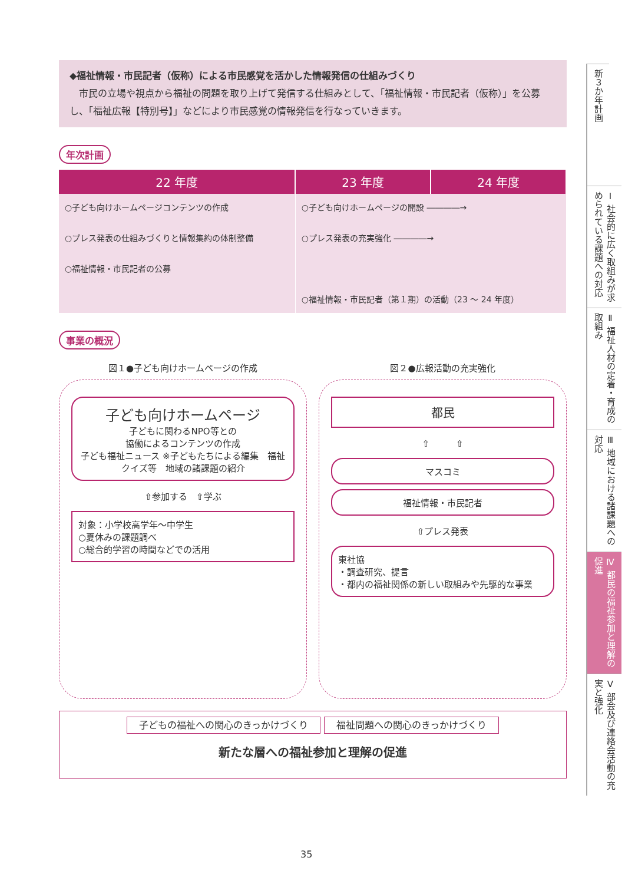◆福祉情報・市民記者（仮称）による市民感覚を活かした情報発信の仕組みづくり
　市民の立場や視点から福祉の問題を取り上げて発信する仕組みとして、「福祉情報・市民記者（仮称）」を公募し、「福祉広報【特別号】」などにより市民感覚の情報発信を行なっていきます。
年次計画
| 22 年度 | 23 年度 | 24 年度 |
| --- | --- | --- |
| ○子ども向けホームページコンテンツの作成 ○プレス発表の仕組みづくりと情報集約の体制整備 ○福祉情報・市民記者の公募 | ○子ども向けホームページの開設 ――――→ ○プレス発表の充実強化 ――――→ ○福祉情報・市民記者（第１期）の活動（23 ～ 24 年度） | |
事業の概況
図１●子ども向けホームページの作成
子ども向けホームページ
子どもに関わるNPO等との
協働によるコンテンツの作成
子ども福祉ニュース ※子どもたちによる編集　福祉クイズ等　地域の諸課題の紹介
⇧参加する　⇧学ぶ
対象：小学校高学年～中学生
○夏休みの課題調べ
○総合的学習の時間などでの活用
図２●広報活動の充実強化
都民
⇧　　　⇧
マスコミ
福祉情報・市民記者
⇧プレス発表
東社協
・調査研究、提言
・都内の福祉関係の新しい取組みや先駆的な事業
子どもの福祉への関心のきっかけづくり 福祉問題への関心のきっかけづくり
新たな層への福祉参加と理解の促進
新３か年計画
Ⅰ 社会的に広く取組みが求められている課題への対応
Ⅱ 福祉人材の定着・育成の取組み
Ⅲ 地域における諸課題への対応
Ⅳ 都民の福祉参加と理解の促進
Ⅴ 部会及び連絡会活動の充実と強化
35